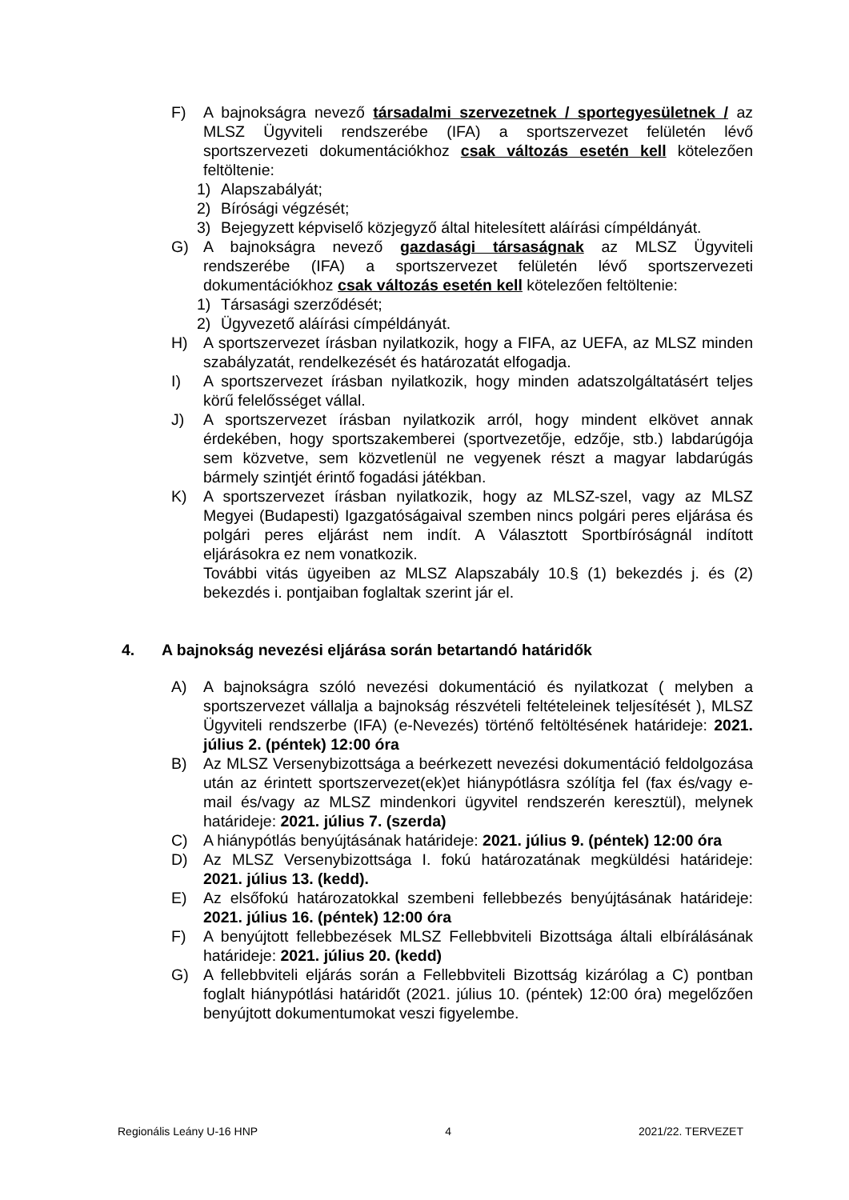F) A bajnokságra nevező társadalmi szervezetnek / sportegyesületnek / az MLSZ Ügyviteli rendszerébe (IFA) a sportszervezet felületén lévő sportszervezeti dokumentációkhoz csak változás esetén kell kötelezően feltöltenie:
1) Alapszabályát;
2) Bírósági végzését;
3) Bejegyzett képviselő közjegyző által hitelesített aláírási címpéldányát.
G) A bajnokságra nevező gazdasági társaságnak az MLSZ Ügyviteli rendszerébe (IFA) a sportszervezet felületén lévő sportszervezeti dokumentációkhoz csak változás esetén kell kötelezően feltöltenie:
1) Társasági szerződését;
2) Ügyvezető aláírási címpéldányát.
H) A sportszervezet írásban nyilatkozik, hogy a FIFA, az UEFA, az MLSZ minden szabályzatát, rendelkezését és határozatát elfogadja.
I) A sportszervezet írásban nyilatkozik, hogy minden adatszolgáltatásért teljes körű felelősséget vállal.
J) A sportszervezet írásban nyilatkozik arról, hogy mindent elkövet annak érdekében, hogy sportszakemberei (sportvezetője, edzője, stb.) labdarúgója sem közvetve, sem közvetlenül ne vegyenek részt a magyar labdarúgás bármely szintjét érintő fogadási játékban.
K) A sportszervezet írásban nyilatkozik, hogy az MLSZ-szel, vagy az MLSZ Megyei (Budapesti) Igazgatóságaival szemben nincs polgári peres eljárása és polgári peres eljárást nem indít. A Választott Sportbíróságnál indított eljárásokra ez nem vonatkozik.
További vitás ügyeiben az MLSZ Alapszabály 10.§ (1) bekezdés j. és (2) bekezdés i. pontjaiban foglaltak szerint jár el.
4. A bajnokság nevezési eljárása során betartandó határidők
A) A bajnokságra szóló nevezési dokumentáció és nyilatkozat ( melyben a sportszervezet vállalja a bajnokság részvételi feltételeinek teljesítését ), MLSZ Ügyviteli rendszerbe (IFA) (e-Nevezés) történő feltöltésének határideje: 2021. július 2. (péntek) 12:00 óra
B) Az MLSZ Versenybizottsága a beérkezett nevezési dokumentáció feldolgozása után az érintett sportszervezet(ek)et hiánypótlásra szólítja fel (fax és/vagy e-mail és/vagy az MLSZ mindenkori ügyvitel rendszerén keresztül), melynek határideje: 2021. július 7. (szerda)
C) A hiánypótlás benyújtásának határideje: 2021. július 9. (péntek) 12:00 óra
D) Az MLSZ Versenybizottsága I. fokú határozatának megküldési határideje: 2021. július 13. (kedd).
E) Az elsőfokú határozatokkal szembeni fellebbezés benyújtásának határideje: 2021. július 16. (péntek) 12:00 óra
F) A benyújtott fellebbezések MLSZ Fellebbviteli Bizottsága általi elbírálásának határideje: 2021. július 20. (kedd)
G) A fellebbviteli eljárás során a Fellebbviteli Bizottság kizárólag a C) pontban foglalt hiánypótlási határidőt (2021. július 10. (péntek) 12:00 óra) megelőzően benyújtott dokumentumokat veszi figyelembe.
Regionális Leány U-16 HNP 4 2021/22. TERVEZET